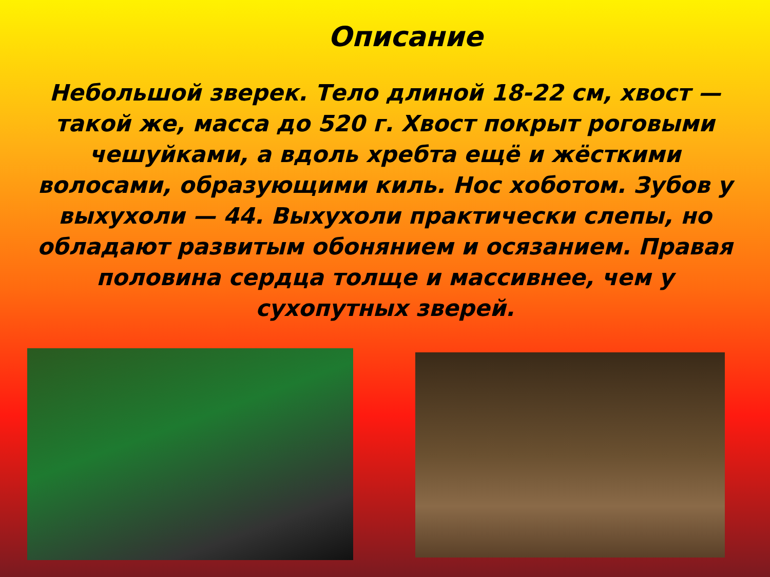Описание
Небольшой зверек. Тело длиной 18-22 см, хвост — такой же, масса до 520 г. Хвост покрыт роговыми чешуйками, а вдоль хребта ещё и жёсткими волосами, образующими киль. Нос хоботом. Зубов у выхухоли — 44. Выхухоли практически слепы, но обладают развитым обонянием и осязанием. Правая половина сердца толще и массивнее, чем у сухопутных зверей.